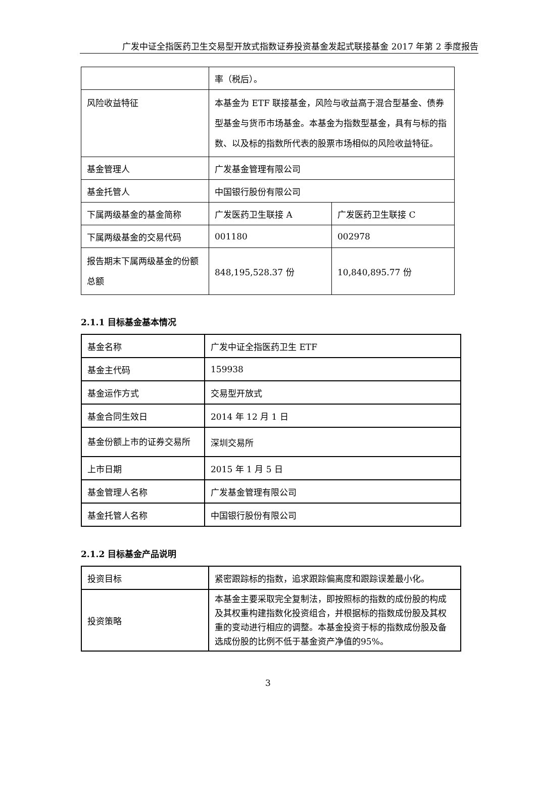广发中证全指医药卫生交易型开放式指数证券投资基金发起式联接基金 2017 年第 2 季度报告
| | 率（税后）。 | |
| 风险收益特征 | 本基金为 ETF 联接基金，风险与收益高于混合型基金、债券型基金与货币市场基金。本基金为指数型基金，具有与标的指数、以及标的指数所代表的股票市场相似的风险收益特征。 | |
| 基金管理人 | 广发基金管理有限公司 | |
| 基金托管人 | 中国银行股份有限公司 | |
| 下属两级基金的基金简称 | 广发医药卫生联接 A | 广发医药卫生联接 C |
| 下属两级基金的交易代码 | 001180 | 002978 |
| 报告期末下属两级基金的份额总额 | 848,195,528.37 份 | 10,840,895.77 份 |
2.1.1 目标基金基本情况
| 基金名称 | 广发中证全指医药卫生 ETF |
| 基金主代码 | 159938 |
| 基金运作方式 | 交易型开放式 |
| 基金合同生效日 | 2014 年 12 月 1 日 |
| 基金份额上市的证券交易所 | 深圳交易所 |
| 上市日期 | 2015 年 1 月 5 日 |
| 基金管理人名称 | 广发基金管理有限公司 |
| 基金托管人名称 | 中国银行股份有限公司 |
2.1.2 目标基金产品说明
| 投资目标 | 紧密跟踪标的指数，追求跟踪偏离度和跟踪误差最小化。 |
| 投资策略 | 本基金主要采取完全复制法，即按照标的指数的成份股的构成及其权重构建指数化投资组合，并根据标的指数成份股及其权重的变动进行相应的调整。本基金投资于标的指数成份股及备选成份股的比例不低于基金资产净值的95%。 |
3